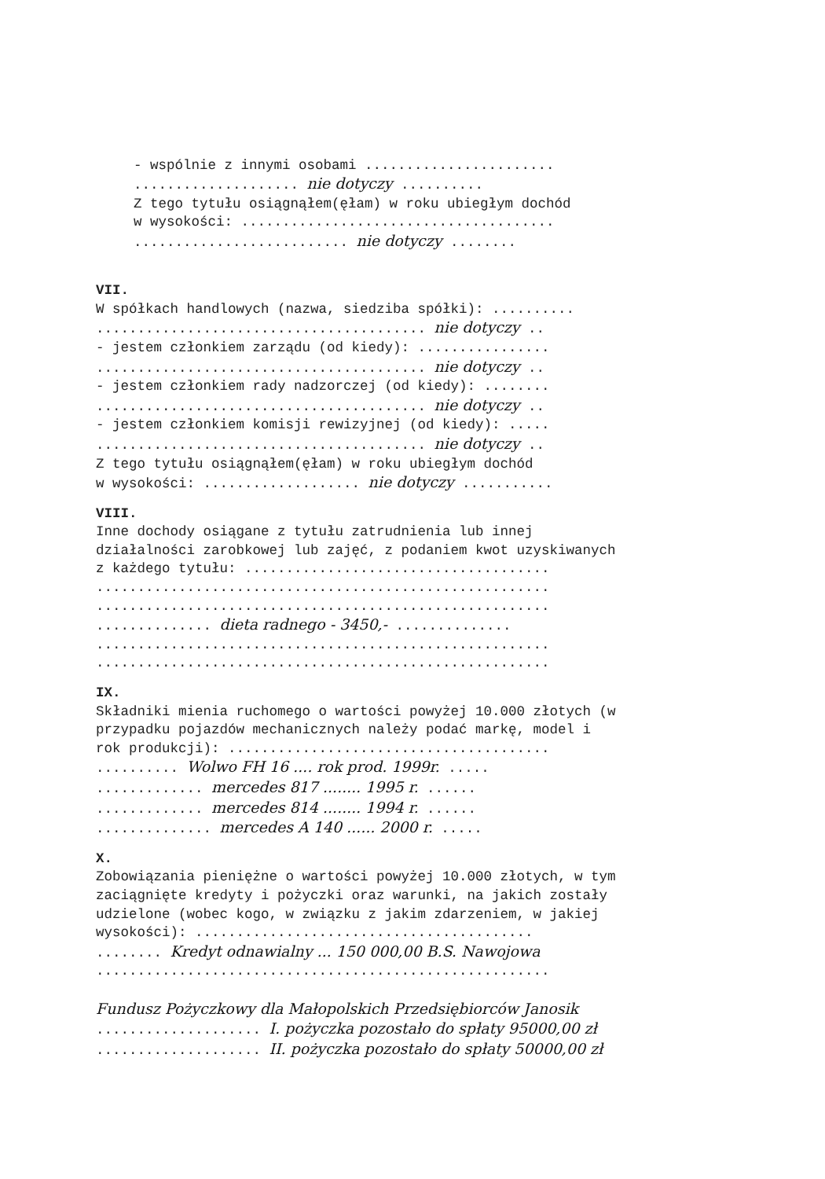- wspólnie z innymi osobami ....................... .................... nie dotyczy .......... Z tego tytułu osiągnąłem(ęłam) w roku ubiegłym dochód w wysokości: ...................................... .......................... nie dotyczy ........
VII.
W spółkach handlowych (nazwa, siedziba spółki): .......... ........................................ nie dotyczy .. - jestem członkiem zarządu (od kiedy): ................ ........................................ nie dotyczy .. - jestem członkiem rady nadzorczej (od kiedy): ........ ........................................ nie dotyczy .. - jestem członkiem komisji rewizyjnej (od kiedy): ..... ........................................ nie dotyczy .. Z tego tytułu osiągnąłem(ęłam) w roku ubiegłym dochód w wysokości: ................... nie dotyczy ...........
VIII.
Inne dochody osiągane z tytułu zatrudnienia lub innej działalności zarobkowej lub zajęć, z podaniem kwot uzyskiwanych z każdego tytułu: ..................................... ....................................................... ....................................................... .............. dieta radnego - 3450,- .............. ....................................................... .......................................................
IX.
Składniki mienia ruchomego o wartości powyżej 10.000 złotych (w przypadku pojazdów mechanicznych należy podać markę, model i rok produkcji): ....................................... .......... Wolwo FH 16 .... rok prod. 1999r. ..... ............. mercedes 817 ........ 1995 r. ...... ............. mercedes 814 ........ 1994 r. ...... .............. mercedes A 140 ...... 2000 r. .....
X.
Zobowiązania pieniężne o wartości powyżej 10.000 złotych, w tym zaciągnięte kredyty i pożyczki oraz warunki, na jakich zostały udzielone (wobec kogo, w związku z jakim zdarzeniem, w jakiej wysokości): ......................................... ........ Kredyt odnawialny ... 150 000,00 B.S. Nawojowa ....................................................... Fundusz Pożyczkowy dla Małopolskich Przedsiębiorców Janosik .................... I. pożyczka pozostało do spłaty 95000,00 zł .................... II. pożyczka pozostało do spłaty 50000,00 zł